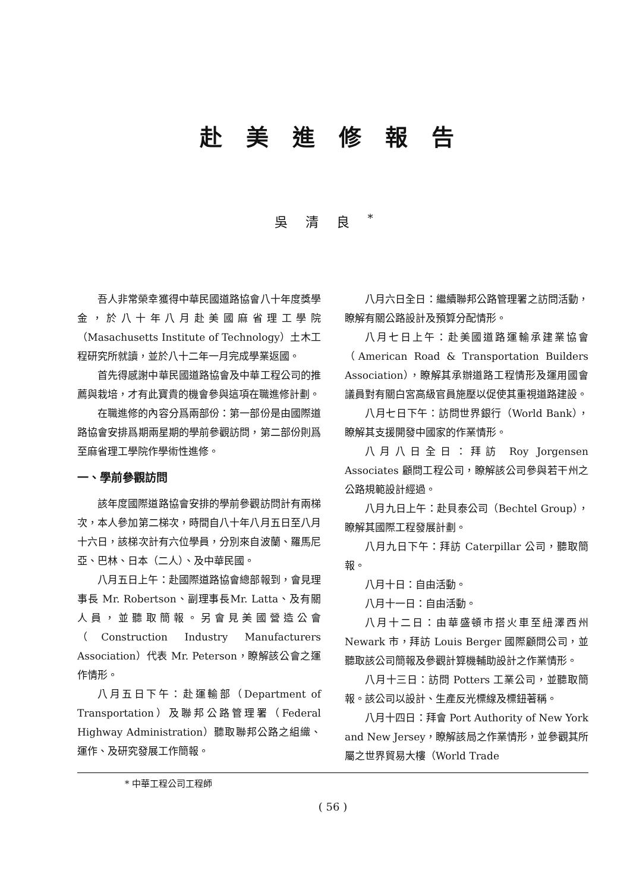赴美進修報告
吳清良<sup>*</sup>
吾人非常榮幸獲得中華民國道路協會八十年度獎學金，於八十年八月赴美國麻省理工學院（Masachusetts Institute of Technology）土木工程研究所就讀，並於八十二年一月完成學業返國。
首先得感謝中華民國道路協會及中華工程公司的推薦與栽培，才有此寶貴的機會參與這項在職進修計劃。
在職進修的內容分爲兩部份：第一部份是由國際道路協會安排爲期兩星期的學前參觀訪問，第二部份則爲至麻省理工學院作學術性進修。
一、學前參觀訪問
該年度國際道路協會安排的學前參觀訪問計有兩梯次，本人參加第二梯次，時間自八十年八月五日至八月十六日，該梯次計有六位學員，分別來自波蘭、羅馬尼亞、巴林、日本（二人）、及中華民國。
八月五日上午：赴國際道路協會總部報到，會見理事長 Mr. Robertson、副理事長Mr. Latta、及有關人員，並聽取簡報。另會見美國營造公會（Construction Industry Manufacturers Association）代表 Mr. Peterson，瞭解該公會之運作情形。
八月五日下午：赴運輸部（Department of Transportation）及聯邦公路管理署（Federal Highway Administration）聽取聯邦公路之組織、運作、及研究發展工作簡報。
八月六日全日：繼續聯邦公路管理署之訪問活動，瞭解有關公路設計及預算分配情形。
八月七日上午：赴美國道路運輸承建業協會（American Road & Transportation Builders Association），瞭解其承辦道路工程情形及運用國會議員對有關白宮高級官員施壓以促使其重視道路建設。
八月七日下午：訪問世界銀行（World Bank），瞭解其支援開發中國家的作業情形。
八月八日全日：拜訪 Roy Jorgensen Associates 顧問工程公司，瞭解該公司參與若干州之公路規範設計經過。
八月九日上午：赴貝泰公司（Bechtel Group），瞭解其國際工程發展計劃。
八月九日下午：拜訪 Caterpillar 公司，聽取簡報。
八月十日：自由活動。
八月十一日：自由活動。
八月十二日：由華盛頓市搭火車至紐澤西州 Newark 市，拜訪 Louis Berger 國際顧問公司，並聽取該公司簡報及參觀計算機輔助設計之作業情形。
八月十三日：訪問 Potters 工業公司，並聽取簡報。該公司以設計、生產反光標線及標鈕著稱。
八月十四日：拜會 Port Authority of New York and New Jersey，瞭解該局之作業情形，並參觀其所屬之世界貿易大樓（World Trade
* 中華工程公司工程師
( 56 )